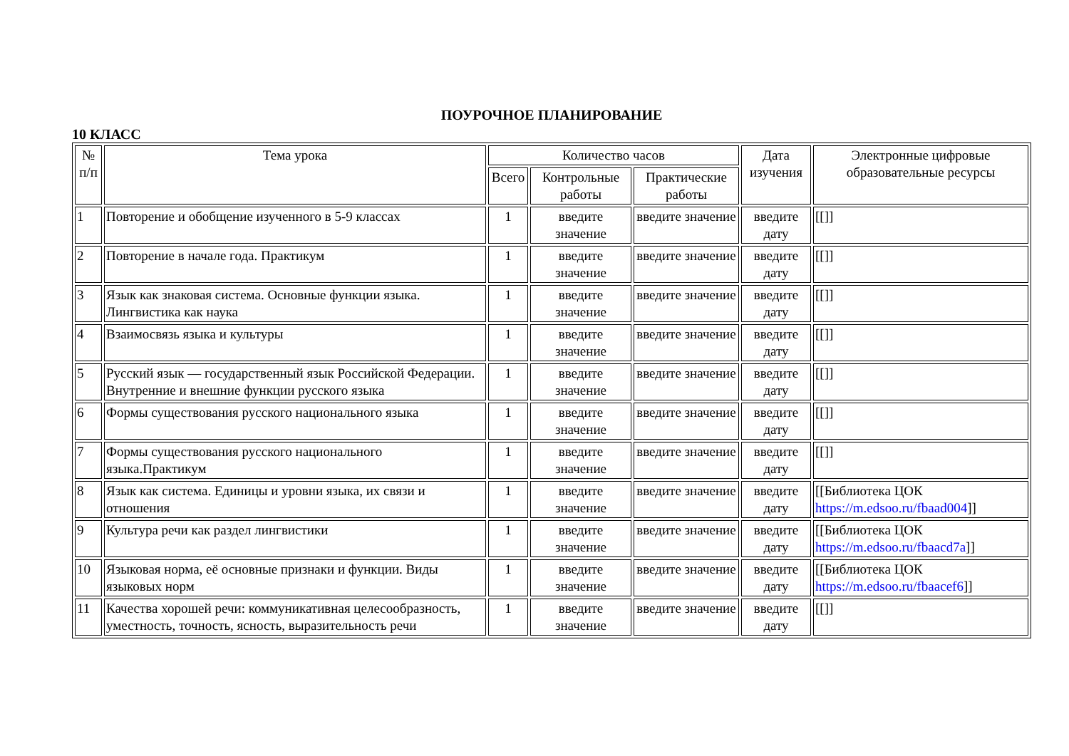ПОУРОЧНОЕ ПЛАНИРОВАНИЕ
10 КЛАСС
| № п/п | Тема урока | Количество часов | | | Дата изучения | Электронные цифровые образовательные ресурсы |
| --- | --- | --- | --- | --- | --- | --- |
| | | Всего | Контрольные работы | Практические работы | | |
| 1 | Повторение и обобщение изученного в 5-9 классах | 1 | введите значение | введите значение | введите дату | [[]] |
| 2 | Повторение в начале года. Практикум | 1 | введите значение | введите значение | введите дату | [[]] |
| 3 | Язык как знаковая система. Основные функции языка. Лингвистика как наука | 1 | введите значение | введите значение | введите дату | [[]] |
| 4 | Взаимосвязь языка и культуры | 1 | введите значение | введите значение | введите дату | [[]] |
| 5 | Русский язык — государственный язык Российской Федерации. Внутренние и внешние функции русского языка | 1 | введите значение | введите значение | введите дату | [[]] |
| 6 | Формы существования русского национального языка | 1 | введите значение | введите значение | введите дату | [[]] |
| 7 | Формы существования русского национального языка.Практикум | 1 | введите значение | введите значение | введите дату | [[]] |
| 8 | Язык как система. Единицы и уровни языка, их связи и отношения | 1 | введите значение | введите значение | введите дату | [[Библиотека ЦОК https://m.edsoo.ru/fbaad004 ]] |
| 9 | Культура речи как раздел лингвистики | 1 | введите значение | введите значение | введите дату | [[Библиотека ЦОК https://m.edsoo.ru/fbaacd7a ]] |
| 10 | Языковая норма, её основные признаки и функции. Виды языковых норм | 1 | введите значение | введите значение | введите дату | [[Библиотека ЦОК https://m.edsoo.ru/fbaacef6 ]] |
| 11 | Качества хорошей речи: коммуникативная целесообразность, уместность, точность, ясность, выразительность речи | 1 | введите значение | введите значение | введите дату | [[]] |